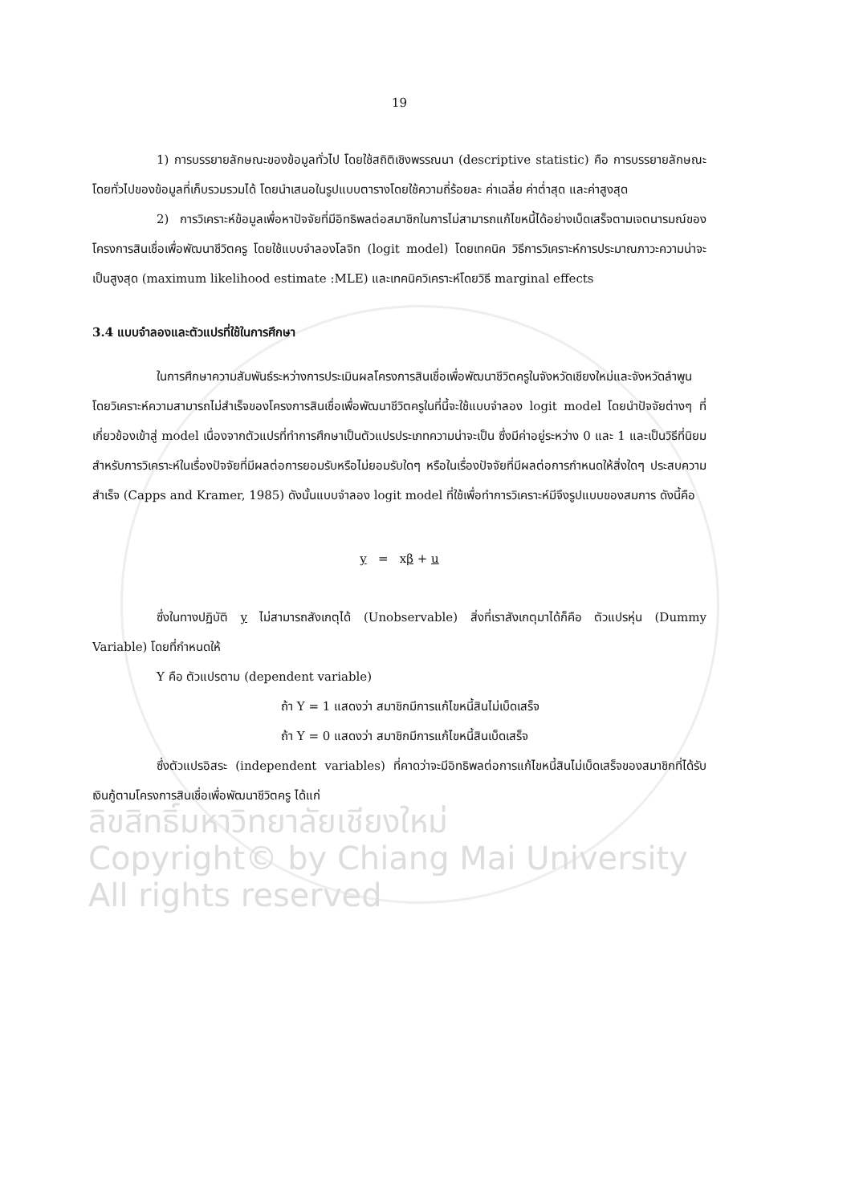19
1) การบรรยายลักษณะของข้อมูลทั่วไป โดยใช้สถิติเชิงพรรณนา (descriptive statistic) คือ การบรรยายลักษณะโดยทั่วไปของข้อมูลที่เก็บรวมรวมได้ โดยนำเสนอในรูปแบบตารางโดยใช้ความถี่ร้อยละ ค่าเฉลี่ย ค่าต่ำสุด และค่าสูงสุด
2) การวิเคราะห์ข้อมูลเพื่อหาปัจจัยที่มีอิทธิพลต่อสมาชิกในการไม่สามารถแก้ไขหนี้ได้อย่างเบ็ดเสร็จตามเจตนารมณ์ของโครงการสินเชื่อเพื่อพัฒนาชีวิตครู โดยใช้แบบจำลองโลจิท (logit model) โดยเทคนิค วิธีการวิเคราะห์การประมาณภาวะความน่าจะเป็นสูงสุด (maximum likelihood estimate :MLE) และเทคนิควิเคราะห์โดยวิธี marginal effects
3.4 แบบจำลองและตัวแปรที่ใช้ในการศึกษา
ในการศึกษาความสัมพันธ์ระหว่างการประเมินผลโครงการสินเชื่อเพื่อพัฒนาชีวิตครูในจังหวัดเชียงใหม่และจังหวัดลำพูน โดยวิเคราะห์ความสามารถไม่สำเร็จของโครงการสินเชื่อเพื่อพัฒนาชีวิตครูในที่นี้จะใช้แบบจำลอง logit model โดยนำปัจจัยต่างๆ ที่เกี่ยวข้องเข้าสู่ model เนื่องจากตัวแปรที่ทำการศึกษาเป็นตัวแปรประเภทความน่าจะเป็น ซึ่งมีค่าอยู่ระหว่าง 0 และ 1 และเป็นวิธีที่นิยมสำหรับการวิเคราะห์ในเรื่องปัจจัยที่มีผลต่อการยอมรับหรือไม่ยอมรับใดๆ หรือในเรื่องปัจจัยที่มีผลต่อการกำหนดให้สิ่งใดๆ ประสบความสำเร็จ (Capps and Kramer, 1985) ดังนั้นแบบจำลอง logit model ที่ใช้เพื่อทำการวิเคราะห์มีจึงรูปแบบของสมการ ดังนี้คือ
y = xβ + u
ซึ่งในทางปฏิบัติ y ไม่สามารถสังเกตุได้ (Unobservable) สิ่งที่เราสังเกตุมาได้ก็คือ ตัวแปรหุ่น (Dummy Variable) โดยที่กำหนดให้
Y คือ ตัวแปรตาม (dependent variable)
ถ้า Y = 1 แสดงว่า สมาชิกมีการแก้ไขหนี้สินไม่เบ็ดเสร็จ
ถ้า Y = 0 แสดงว่า สมาชิกมีการแก้ไขหนี้สินเบ็ดเสร็จ
ซึ่งตัวแปรอิสระ (independent variables) ที่คาดว่าจะมีอิทธิพลต่อการแก้ไขหนี้สินไม่เบ็ดเสร็จของสมาชิกที่ได้รับเงินกู้ตามโครงการสินเชื่อเพื่อพัฒนาชีวิตครู ได้แก่
ลิขสิทธิ์มหาวิทยาลัยเชียงใหม่
Copyright© by Chiang Mai University
All rights reserved